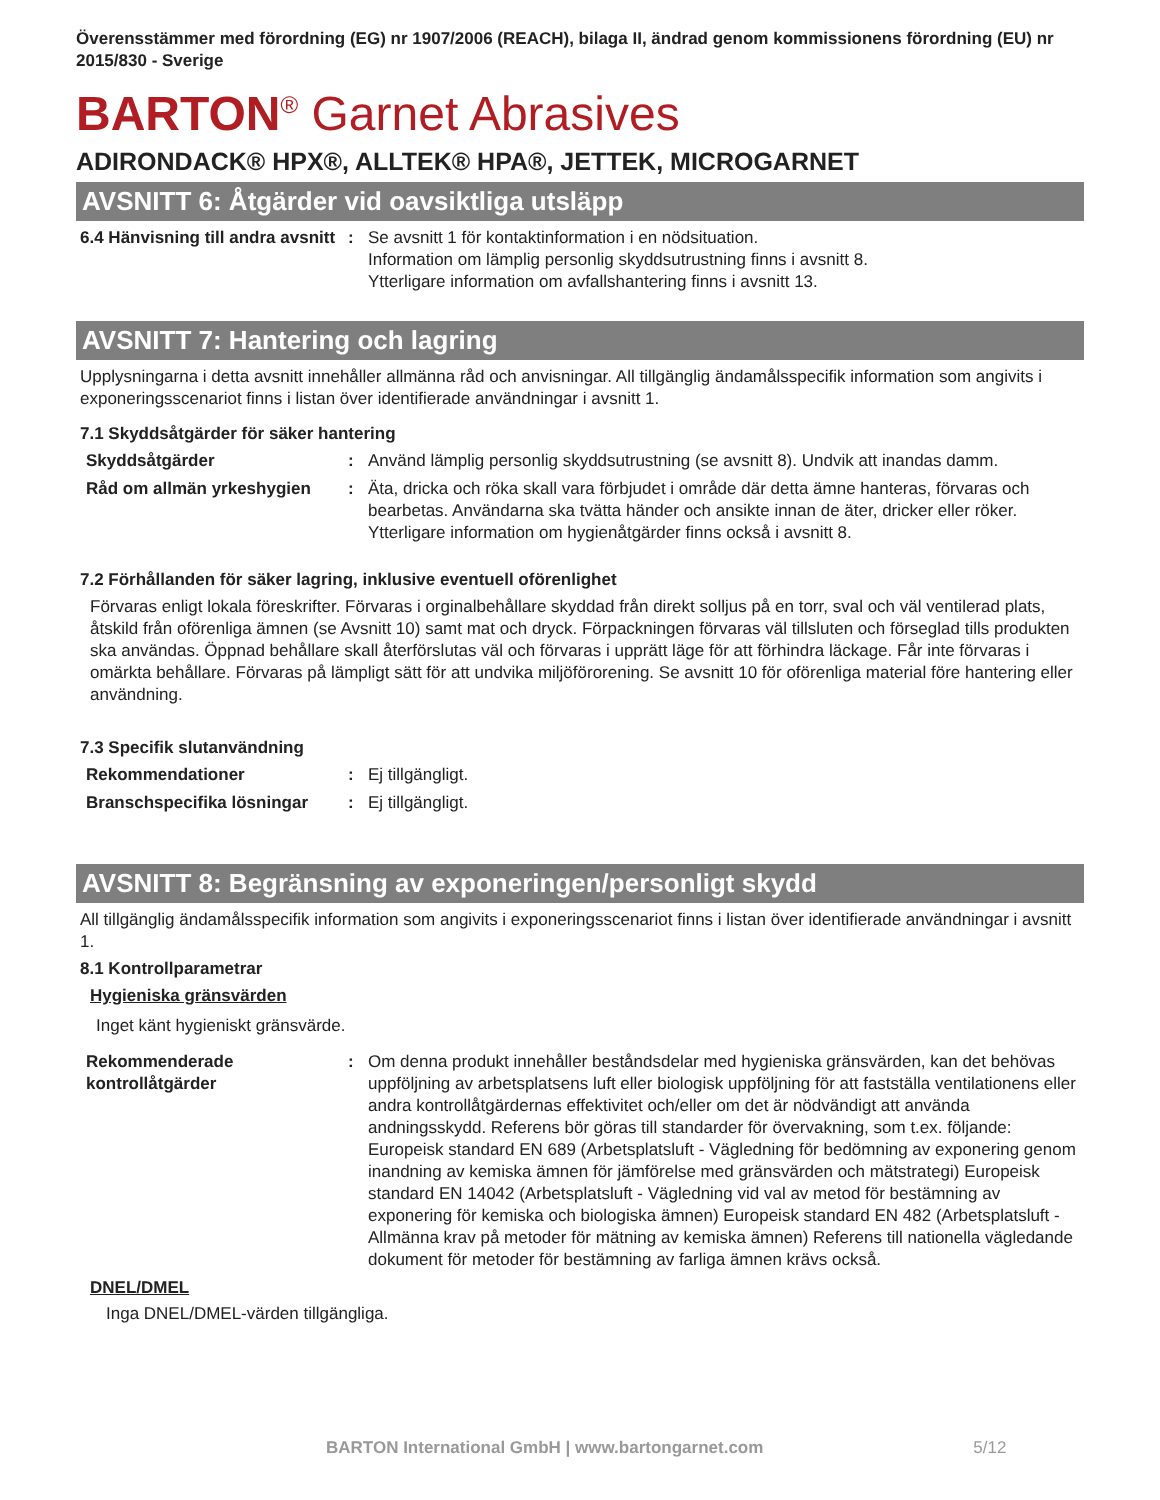Överensstämmer med förordning (EG) nr 1907/2006 (REACH), bilaga II, ändrad genom kommissionens förordning (EU) nr 2015/830 - Sverige
BARTON<sup>®</sup> Garnet Abrasives
ADIRONDACK® HPX®, ALLTEK® HPA®, JETTEK, MICROGARNET
AVSNITT 6: Åtgärder vid oavsiktliga utsläpp
6.4 Hänvisning till andra avsnitt
: Se avsnitt 1 för kontaktinformation i en nödsituation.
Information om lämplig personlig skyddsutrustning finns i avsnitt 8.
Ytterligare information om avfallshantering finns i avsnitt 13.
AVSNITT 7: Hantering och lagring
Upplysningarna i detta avsnitt innehåller allmänna råd och anvisningar. All tillgänglig ändamålsspecifik information som angivits i exponeringsscenariot finns i listan över identifierade användningar i avsnitt 1.
7.1 Skyddsåtgärder för säker hantering
Skyddsåtgärder : Använd lämplig personlig skyddsutrustning (se avsnitt 8). Undvik att inandas damm.
Råd om allmän yrkeshygien : Äta, dricka och röka skall vara förbjudet i område där detta ämne hanteras, förvaras och bearbetas. Användarna ska tvätta händer och ansikte innan de äter, dricker eller röker. Ytterligare information om hygienåtgärder finns också i avsnitt 8.
7.2 Förhållanden för säker lagring, inklusive eventuell oförenlighet
Förvaras enligt lokala föreskrifter. Förvaras i orginalbehållare skyddad från direkt solljus på en torr, sval och väl ventilerad plats, åtskild från oförenliga ämnen (se Avsnitt 10) samt mat och dryck. Förpackningen förvaras väl tillsluten och förseglad tills produkten ska användas. Öppnad behållare skall återförslutas väl och förvaras i upprätt läge för att förhindra läckage. Får inte förvaras i omärkta behållare. Förvaras på lämpligt sätt för att undvika miljöförorening. Se avsnitt 10 för oförenliga material före hantering eller användning.
7.3 Specifik slutanvändning
Rekommendationer : Ej tillgängligt.
Branschspecifika lösningar
: Ej tillgängligt.
AVSNITT 8: Begränsning av exponeringen/personligt skydd
All tillgänglig ändamålsspecifik information som angivits i exponeringsscenariot finns i listan över identifierade användningar i avsnitt 1.
8.1 Kontrollparametrar
Hygieniska gränsvärden
Inget känt hygieniskt gränsvärde.
Rekommenderade kontrollåtgärder
: Om denna produkt innehåller beståndsdelar med hygieniska gränsvärden, kan det behövas uppföljning av arbetsplatsens luft eller biologisk uppföljning för att fastställa ventilationens eller andra kontrollåtgärdernas effektivitet och/eller om det är nödvändigt att använda andningsskydd. Referens bör göras till standarder för övervakning, som t.ex. följande: Europeisk standard EN 689 (Arbetsplatsluft - Vägledning för bedömning av exponering genom inandning av kemiska ämnen för jämförelse med gränsvärden och mätstrategi) Europeisk standard EN 14042 (Arbetsplatsluft - Vägledning vid val av metod för bestämning av exponering för kemiska och biologiska ämnen) Europeisk standard EN 482 (Arbetsplatsluft - Allmänna krav på metoder för mätning av kemiska ämnen) Referens till nationella vägledande dokument för metoder för bestämning av farliga ämnen krävs också.
DNEL/DMEL
Inga DNEL/DMEL-värden tillgängliga.
BARTON International GmbH | www.bartongarnet.com 5/12